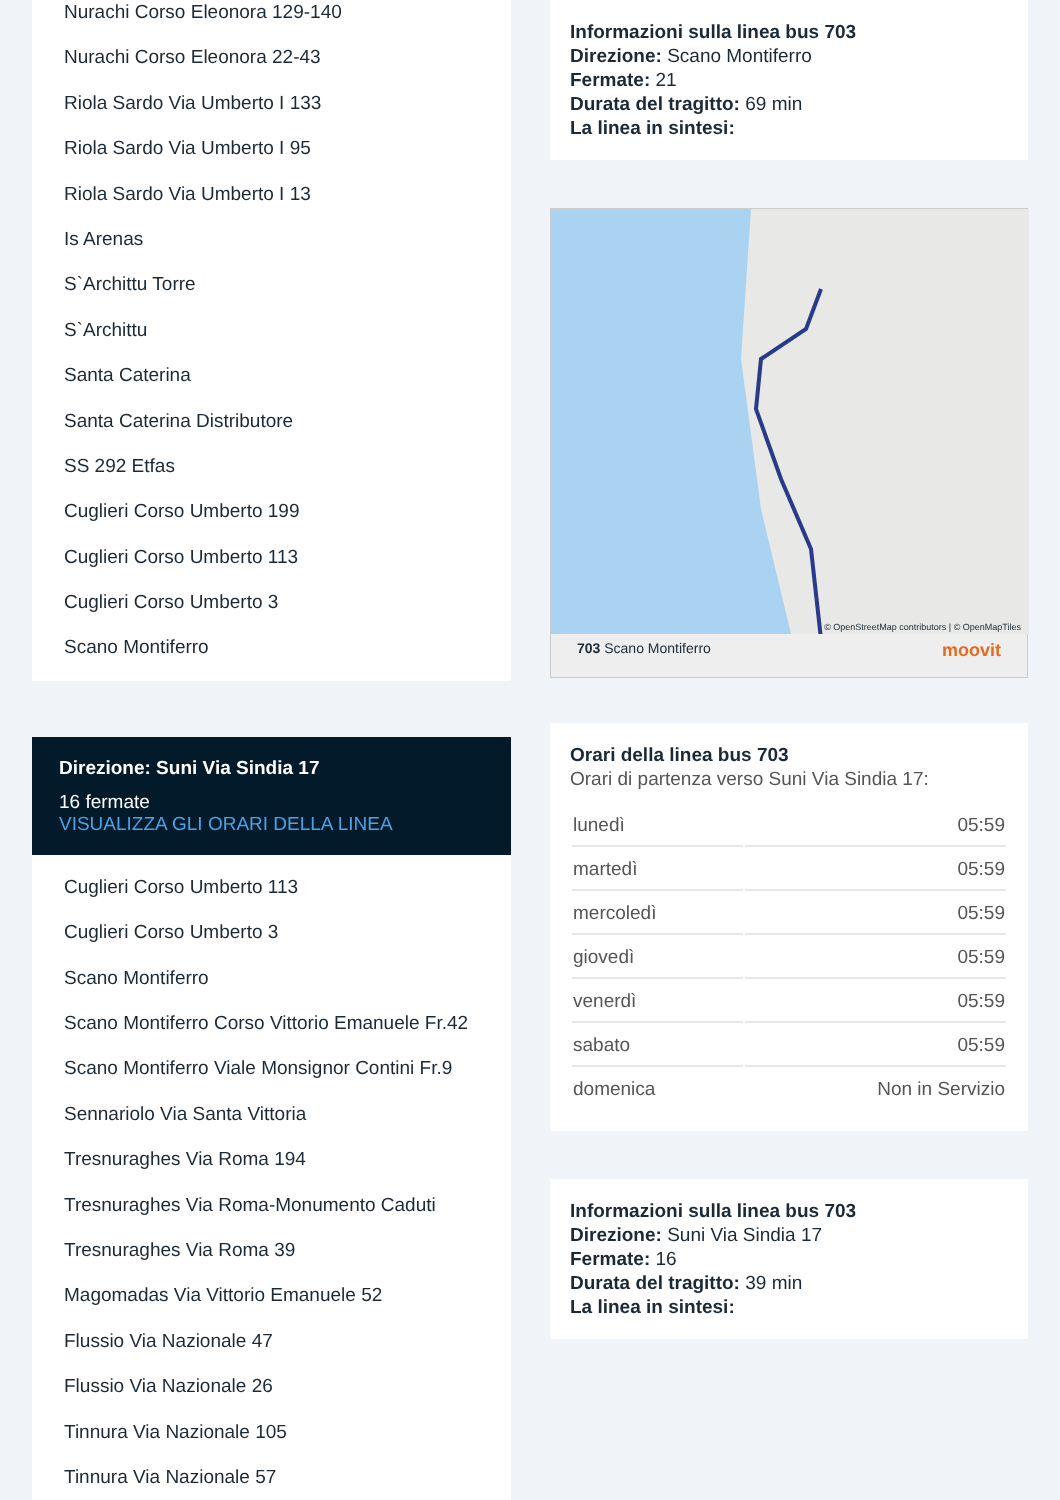Nurachi Corso Eleonora 129-140
Nurachi Corso Eleonora 22-43
Riola Sardo Via Umberto I 133
Riola Sardo Via Umberto I 95
Riola Sardo Via Umberto I 13
Is Arenas
S`Archittu Torre
S`Archittu
Santa Caterina
Santa Caterina Distributore
SS 292 Etfas
Cuglieri Corso Umberto 199
Cuglieri Corso Umberto 113
Cuglieri Corso Umberto 3
Scano Montiferro
Direzione: Suni Via Sindia 17
16 fermate
VISUALIZZA GLI ORARI DELLA LINEA
Cuglieri Corso Umberto 113
Cuglieri Corso Umberto 3
Scano Montiferro
Scano Montiferro Corso Vittorio Emanuele Fr.42
Scano Montiferro Viale Monsignor Contini Fr.9
Sennariolo Via Santa Vittoria
Tresnuraghes Via Roma 194
Tresnuraghes Via Roma-Monumento Caduti
Tresnuraghes Via Roma 39
Magomadas Via Vittorio Emanuele 52
Flussio Via Nazionale 47
Flussio Via Nazionale 26
Tinnura Via Nazionale 105
Tinnura Via Nazionale 57
Informazioni sulla linea bus 703
Direzione: Scano Montiferro
Fermate: 21
Durata del tragitto: 69 min
La linea in sintesi:
© OpenStreetMap contributors | © OpenMapTiles
703 Scano Montiferro moovit
Orari della linea bus 703
Orari di partenza verso Suni Via Sindia 17:
| lunedì | 05:59 |
| martedì | 05:59 |
| mercoledì | 05:59 |
| giovedì | 05:59 |
| venerdì | 05:59 |
| sabato | 05:59 |
| domenica | Non in Servizio |
Informazioni sulla linea bus 703
Direzione: Suni Via Sindia 17
Fermate: 16
Durata del tragitto: 39 min
La linea in sintesi: